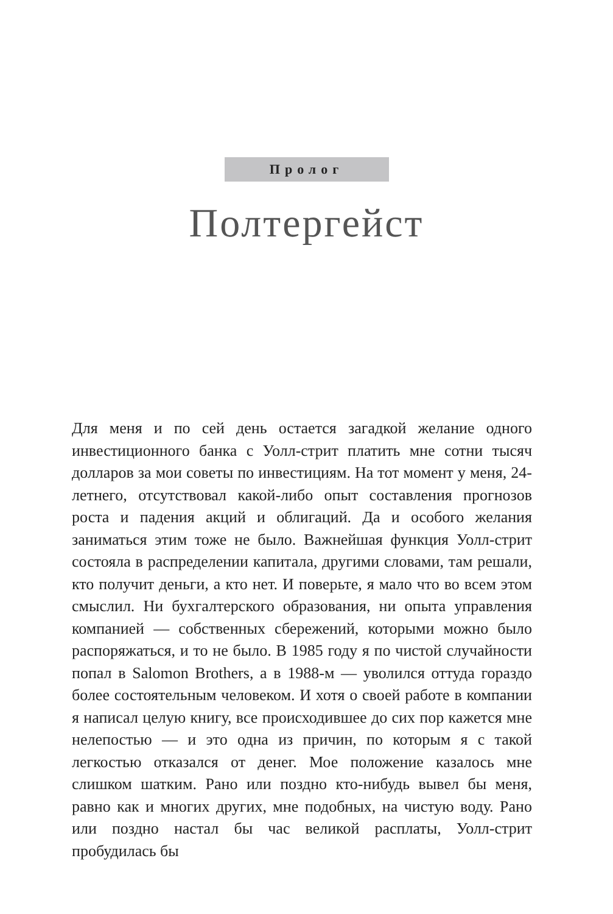Пролог
Полтергейст
Для меня и по сей день остается загадкой желание одного инвестиционного банка с Уолл-стрит платить мне сотни тысяч долларов за мои советы по инвестициям. На тот момент у меня, 24-летнего, отсутствовал какой-либо опыт составления прогнозов роста и падения акций и облигаций. Да и особого желания заниматься этим тоже не было. Важнейшая функция Уолл-стрит состояла в распределении капитала, другими словами, там решали, кто получит деньги, а кто нет. И поверьте, я мало что во всем этом смыслил. Ни бухгалтерского образования, ни опыта управления компанией — собственных сбережений, которыми можно было распоряжаться, и то не было. В 1985 году я по чистой случайности попал в Salomon Brothers, а в 1988-м — уволился оттуда гораздо более состоятельным человеком. И хотя о своей работе в компании я написал целую книгу, все происходившее до сих пор кажется мне нелепостью — и это одна из причин, по которым я с такой легкостью отказался от денег. Мое положение казалось мне слишком шатким. Рано или поздно кто-нибудь вывел бы меня, равно как и многих других, мне подобных, на чистую воду. Рано или поздно настал бы час великой расплаты, Уолл-стрит пробудилась бы